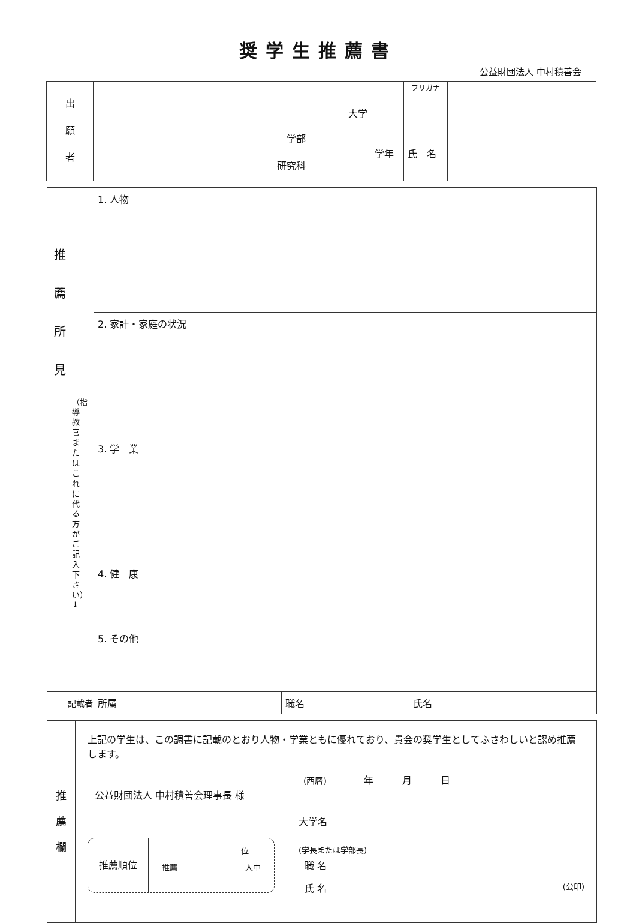奨学生推薦書
公益財団法人 中村積善会
| 出 願 者 | 大学 | | フリガナ | |
| | 学部 研究科 | 学年 | 氏 名 | |
| 推 薦 所 見 （指導教官またはこれに代る方がご記入下さい）↓ | 1. 人物 | | |
| | 2. 家計・家庭の状況 | | |
| | 3. 学 業 | | |
| | 4. 健 康 | | |
| | 5. その他 | | |
| 記載者 | 所属 | 職名 | 氏名 |
| 推 薦 欄 | 上記の学生は、この調書に記載のとおり人物・学業ともに優れており、貴会の奨学生としてふさわしいと認め推薦します。 (西暦) 年 月 日 公益財団法人 中村積善会理事長 様 推薦順位 位 推薦 人中 大学名 (学長または学部長) 職 名 氏 名 (公印) |